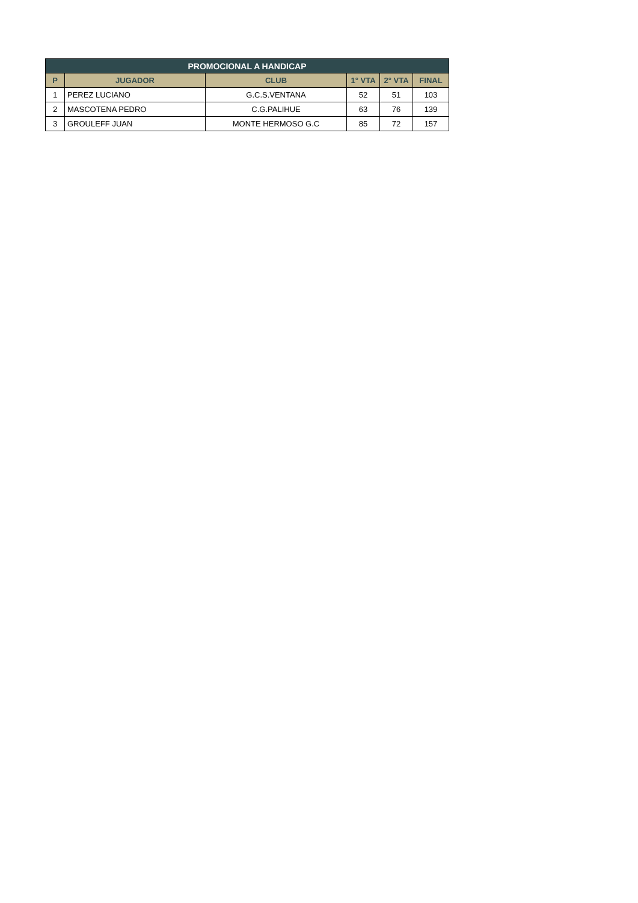| PROMOCIONAL A HANDICAP | | | | | |
| --- | --- | --- | --- | --- | --- |
| P | JUGADOR | CLUB | 1° VTA | 2° VTA | FINAL |
| 1 | PEREZ LUCIANO | G.C.S.VENTANA | 52 | 51 | 103 |
| 2 | MASCOTENA PEDRO | C.G.PALIHUE | 63 | 76 | 139 |
| 3 | GROULEFF JUAN | MONTE HERMOSO G.C | 85 | 72 | 157 |